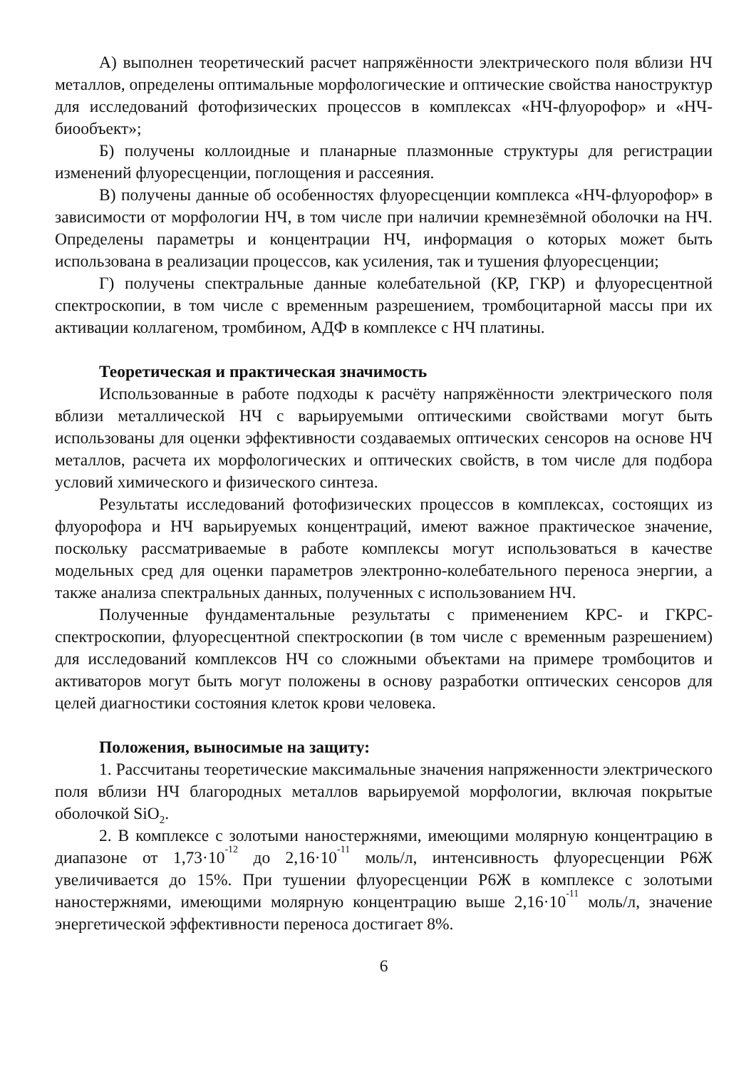А) выполнен теоретический расчет напряжённости электрического поля вблизи НЧ металлов, определены оптимальные морфологические и оптические свойства наноструктур для исследований фотофизических процессов в комплексах «НЧ-флуорофор» и «НЧ-биообъект»;
Б) получены коллоидные и планарные плазмонные структуры для регистрации изменений флуоресценции, поглощения и рассеяния.
В) получены данные об особенностях флуоресценции комплекса «НЧ-флуорофор» в зависимости от морфологии НЧ, в том числе при наличии кремнезём­ной оболочки на НЧ. Определены параметры и концентрации НЧ, информация о ко­торых может быть использована в реализации процессов, как усиления, так и туше­ния флуоресценции;
Г) получены спектральные данные колебательной (КР, ГКР) и флуоресцентной спектроскопии, в том числе с временным разрешением, тромбоцитарной массы при их активации коллагеном, тромбином, АДФ в комплексе с НЧ платины.
Теоретическая и практическая значимость
Использованные в работе подходы к расчёту напряжённости электрического поля вблизи металлической НЧ с варьируемыми оптическими свойствами могут быть использованы для оценки эффективности создаваемых оптических сенсоров на осно­ве НЧ металлов, расчета их морфологических и оптических свойств, в том числе для подбора условий химического и физического синтеза.
Результаты исследований фотофизических процессов в комплексах, состоящих из флуорофора и НЧ варьируемых концентраций, имеют важное практическое значе­ние, поскольку рассматриваемые в работе комплексы могут использоваться в каче­стве модельных сред для оценки параметров электронно-колебательного переноса энергии, а также анализа спектральных данных, полученных с использованием НЧ.
Полученные фундаментальные результаты с применением КРС- и ГКРС-спектроскопии, флуоресцентной спектроскопии (в том числе с временным разреше­нием) для исследований комплексов НЧ со сложными объектами на примере тромбо­цитов и активаторов могут быть могут положены в основу разработки оптических сенсоров для целей диагностики состояния клеток крови человека.
Положения, выносимые на защиту:
1. Рассчитаны теоретические максимальные значения напряженности электри­ческого поля вблизи НЧ благородных металлов варьируемой морфологии, включая покрытые оболочкой SiO<sub>2</sub>.
2. В комплексе с золотыми наностержнями, имеющими молярную концентра­цию в диапазоне от 1,73·10<sup>-12</sup> до 2,16·10<sup>-11</sup> моль/л, интенсивность флуоресценции Р6Ж увеличивается до 15%. При тушении флуоресценции Р6Ж в комплексе с золо­тыми наностержнями, имеющими молярную концентрацию выше 2,16·10<sup>-11</sup> моль/л, значение энергетической эффективности переноса достигает 8%.
6